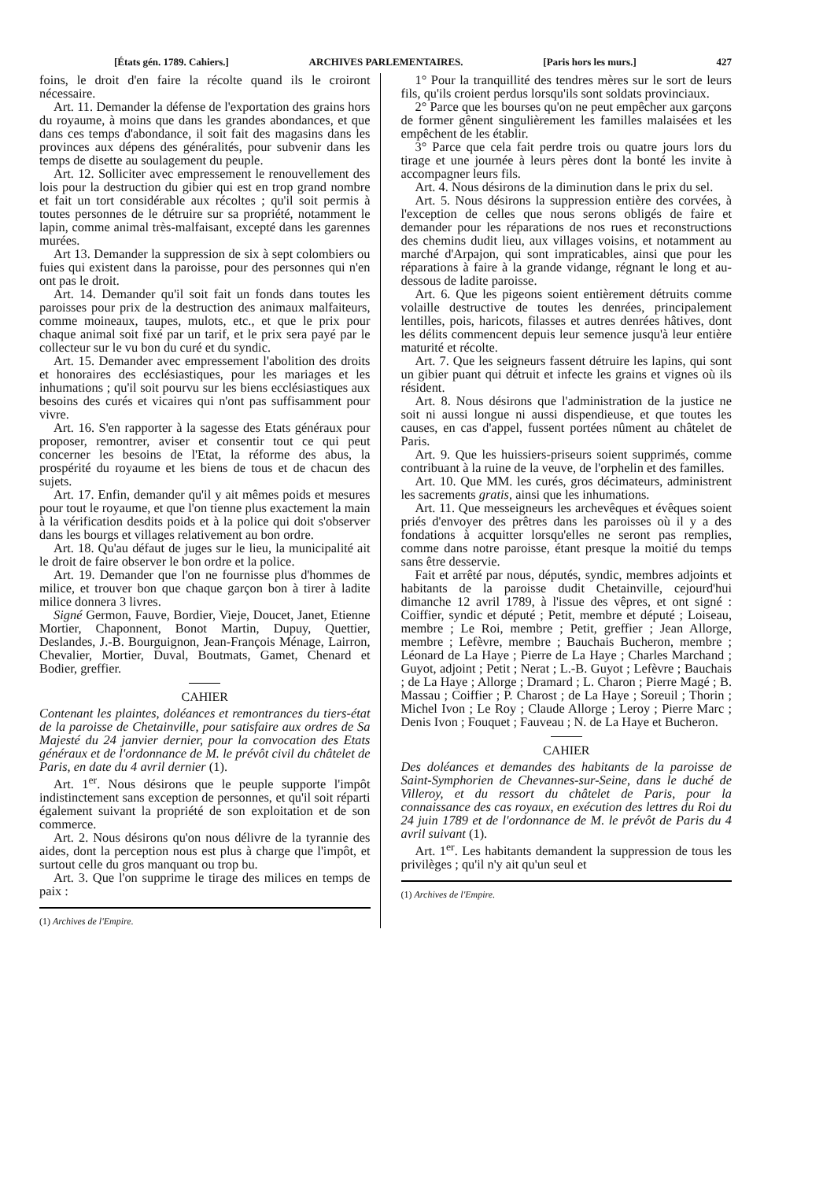[États gén. 1789. Cahiers.] ARCHIVES PARLEMENTAIRES. [Paris hors les murs.] 427
foins, le droit d'en faire la récolte quand ils le croiront nécessaire.
Art. 11. Demander la défense de l'exportation des grains hors du royaume, à moins que dans les grandes abondances, et que dans ces temps d'abondance, il soit fait des magasins dans les provinces aux dépens des généralités, pour subvenir dans les temps de disette au soulagement du peuple.
Art. 12. Solliciter avec empressement le renouvellement des lois pour la destruction du gibier qui est en trop grand nombre et fait un tort considérable aux récoltes ; qu'il soit permis à toutes personnes de le détruire sur sa propriété, notamment le lapin, comme animal très-malfaisant, excepté dans les garennes murées.
Art 13. Demander la suppression de six à sept colombiers ou fuies qui existent dans la paroisse, pour des personnes qui n'en ont pas le droit.
Art. 14. Demander qu'il soit fait un fonds dans toutes les paroisses pour prix de la destruction des animaux malfaiteurs, comme moineaux, taupes, mulots, etc., et que le prix pour chaque animal soit fixé par un tarif, et le prix sera payé par le collecteur sur le vu bon du curé et du syndic.
Art. 15. Demander avec empressement l'abolition des droits et honoraires des ecclésiastiques, pour les mariages et les inhumations ; qu'il soit pourvu sur les biens ecclésiastiques aux besoins des curés et vicaires qui n'ont pas suffisamment pour vivre.
Art. 16. S'en rapporter à la sagesse des Etats généraux pour proposer, remontrer, aviser et consentir tout ce qui peut concerner les besoins de l'Etat, la réforme des abus, la prospérité du royaume et les biens de tous et de chacun des sujets.
Art. 17. Enfin, demander qu'il y ait mêmes poids et mesures pour tout le royaume, et que l'on tienne plus exactement la main à la vérification desdits poids et à la police qui doit s'observer dans les bourgs et villages relativement au bon ordre.
Art. 18. Qu'au défaut de juges sur le lieu, la municipalité ait le droit de faire observer le bon ordre et la police.
Art. 19. Demander que l'on ne fournisse plus d'hommes de milice, et trouver bon que chaque garçon bon à tirer à ladite milice donnera 3 livres.
Signé Germon, Fauve, Bordier, Vieje, Doucet, Janet, Etienne Mortier, Chaponnent, Bonot Martin, Dupuy, Quettier, Deslandes, J.-B. Bourguignon, Jean-François Ménage, Lairron, Chevalier, Mortier, Duval, Boutmats, Gamet, Chenard et Bodier, greffier.
CAHIER
Contenant les plaintes, doléances et remontrances du tiers-état de la paroisse de Chetainville, pour satisfaire aux ordres de Sa Majesté du 24 janvier dernier, pour la convocation des Etats généraux et de l'ordonnance de M. le prévôt civil du châtelet de Paris, en date du 4 avril dernier (1).
Art. 1<sup>er</sup>. Nous désirons que le peuple supporte l'impôt indistinctement sans exception de personnes, et qu'il soit réparti également suivant la propriété de son exploitation et de son commerce.
Art. 2. Nous désirons qu'on nous délivre de la tyrannie des aides, dont la perception nous est plus à charge que l'impôt, et surtout celle du gros manquant ou trop bu.
Art. 3. Que l'on supprime le tirage des milices en temps de paix :
(1) Archives de l'Empire.
1° Pour la tranquillité des tendres mères sur le sort de leurs fils, qu'ils croient perdus lorsqu'ils sont soldats provinciaux.
2° Parce que les bourses qu'on ne peut empêcher aux garçons de former gênent singulièrement les familles malaisées et les empêchent de les établir.
3° Parce que cela fait perdre trois ou quatre jours lors du tirage et une journée à leurs pères dont la bonté les invite à accompagner leurs fils.
Art. 4. Nous désirons de la diminution dans le prix du sel.
Art. 5. Nous désirons la suppression entière des corvées, à l'exception de celles que nous serons obligés de faire et demander pour les réparations de nos rues et reconstructions des chemins dudit lieu, aux villages voisins, et notamment au marché d'Arpajon, qui sont impraticables, ainsi que pour les réparations à faire à la grande vidange, régnant le long et au-dessous de ladite paroisse.
Art. 6. Que les pigeons soient entièrement détruits comme volaille destructive de toutes les denrées, principalement lentilles, pois, haricots, filasses et autres denrées hâtives, dont les délits commencent depuis leur semence jusqu'à leur entière maturité et récolte.
Art. 7. Que les seigneurs fassent détruire les lapins, qui sont un gibier puant qui détruit et infecte les grains et vignes où ils résident.
Art. 8. Nous désirons que l'administration de la justice ne soit ni aussi longue ni aussi dispendieuse, et que toutes les causes, en cas d'appel, fussent portées nûment au châtelet de Paris.
Art. 9. Que les huissiers-priseurs soient supprimés, comme contribuant à la ruine de la veuve, de l'orphelin et des familles.
Art. 10. Que MM. les curés, gros décimateurs, administrent les sacrements gratis, ainsi que les inhumations.
Art. 11. Que messeigneurs les archevêques et évêques soient priés d'envoyer des prêtres dans les paroisses où il y a des fondations à acquitter lorsqu'elles ne seront pas remplies, comme dans notre paroisse, étant presque la moitié du temps sans être desservie.
Fait et arrêté par nous, députés, syndic, membres adjoints et habitants de la paroisse dudit Chetainville, cejourd'hui dimanche 12 avril 1789, à l'issue des vêpres, et ont signé : Coiffier, syndic et député ; Petit, membre et député ; Loiseau, membre ; Le Roi, membre ; Petit, greffier ; Jean Allorge, membre ; Lefèvre, membre ; Bauchais Bucheron, membre ; Léonard de La Haye ; Pierre de La Haye ; Charles Marchand ; Guyot, adjoint ; Petit ; Nerat ; L.-B. Guyot ; Lefèvre ; Bauchais ; de La Haye ; Allorge ; Dramard ; L. Charon ; Pierre Magé ; B. Massau ; Coiffier ; P. Charost ; de La Haye ; Soreuil ; Thorin ; Michel Ivon ; Le Roy ; Claude Allorge ; Leroy ; Pierre Marc ; Denis Ivon ; Fouquet ; Fauveau ; N. de La Haye et Bucheron.
CAHIER
Des doléances et demandes des habitants de la paroisse de Saint-Symphorien de Chevannes-sur-Seine, dans le duché de Villeroy, et du ressort du châtelet de Paris, pour la connaissance des cas royaux, en exécution des lettres du Roi du 24 juin 1789 et de l'ordonnance de M. le prévôt de Paris du 4 avril suivant (1).
Art. 1<sup>er</sup>. Les habitants demandent la suppression de tous les privilèges ; qu'il n'y ait qu'un seul et
(1) Archives de l'Empire.